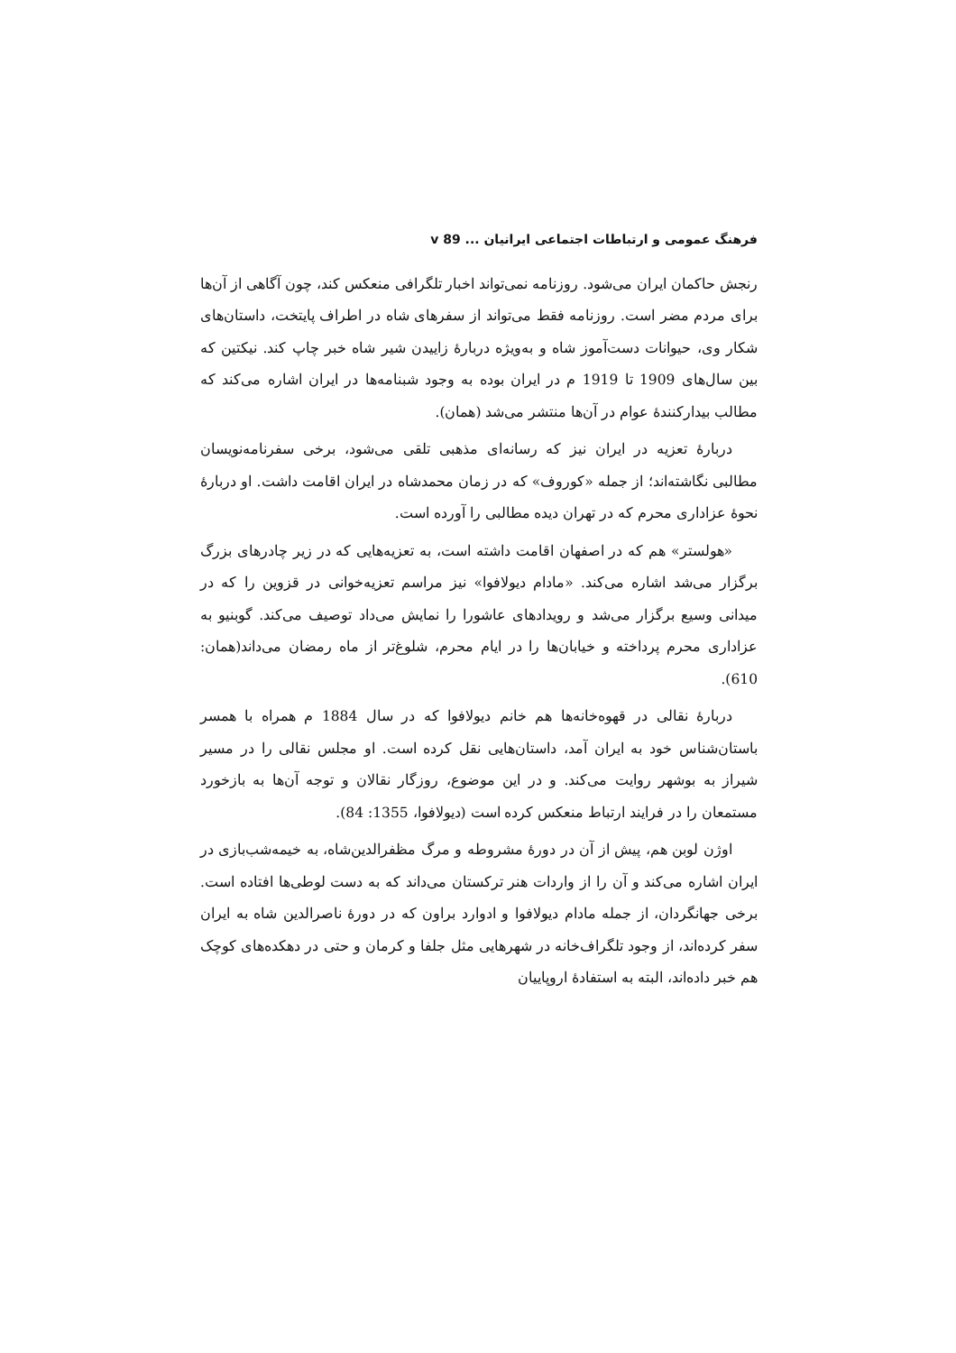فرهنگ عمومی و ارتباطات اجتماعی ایرانیان ... v 89
رنجش حاکمان ایران می‌شود. روزنامه نمی‌تواند اخبار تلگرافی منعکس کند، چون آگاهی از آن‌ها برای مردم مضر است. روزنامه فقط می‌تواند از سفرهای شاه در اطراف پایتخت، داستان‌های شکار وی، حیوانات دست‌آموز شاه و به‌ویژه دربارهٔ زاییدن شیر شاه خبر چاپ کند. نیکتین که بین سال‌های 1909 تا 1919 م در ایران بوده به وجود شبنامه‌ها در ایران اشاره می‌کند که مطالب بیدارکنندهٔ عوام در آن‌ها منتشر می‌شد (همان).
دربارهٔ تعزیه در ایران نیز که رسانه‌ای مذهبی تلقی می‌شود، برخی سفرنامه‌نویسان مطالبی نگاشته‌اند؛ از جمله «کوروف» که در زمان محمدشاه در ایران اقامت داشت. او دربارهٔ نحوهٔ عزاداری محرم که در تهران دیده مطالبی را آورده است.
«هولستر» هم که در اصفهان اقامت داشته است، به تعزیه‌هایی که در زیر چادرهای بزرگ برگزار می‌شد اشاره می‌کند. «مادام دیولافوا» نیز مراسم تعزیه‌خوانی در قزوین را که در میدانی وسیع برگزار می‌شد و رویدادهای عاشورا را نمایش می‌داد توصیف می‌کند. گوبنیو به عزاداری محرم پرداخته و خیابان‌ها را در ایام محرم، شلوغ‌تر از ماه رمضان می‌داند(همان: 610).
دربارهٔ نقالی در قهوه‌خانه‌ها هم خانم دیولافوا که در سال 1884 م همراه با همسر باستان‌شناس خود به ایران آمد، داستان‌هایی نقل کرده است. او مجلس نقالی را در مسیر شیراز به بوشهر روایت می‌کند. و در این موضوع، روزگار نقالان و توجه آن‌ها به بازخورد مستمعان را در فرایند ارتباط منعکس کرده است (دیولافوا، 1355: 84).
اوژن لوبن هم، پیش از آن در دورهٔ مشروطه و مرگ مظفرالدین‌شاه، به خیمه‌شب‌بازی در ایران اشاره می‌کند و آن را از واردات هنر ترکستان می‌داند که به دست لوطی‌ها افتاده است. برخی جهانگردان، از جمله مادام دیولافوا و ادوارد براون که در دورهٔ ناصرالدین شاه به ایران سفر کرده‌اند، از وجود تلگراف‌خانه در شهرهایی مثل جلفا و کرمان و حتی در دهکده‌های کوچک هم خبر داده‌اند، البته به استفادهٔ اروپاییان